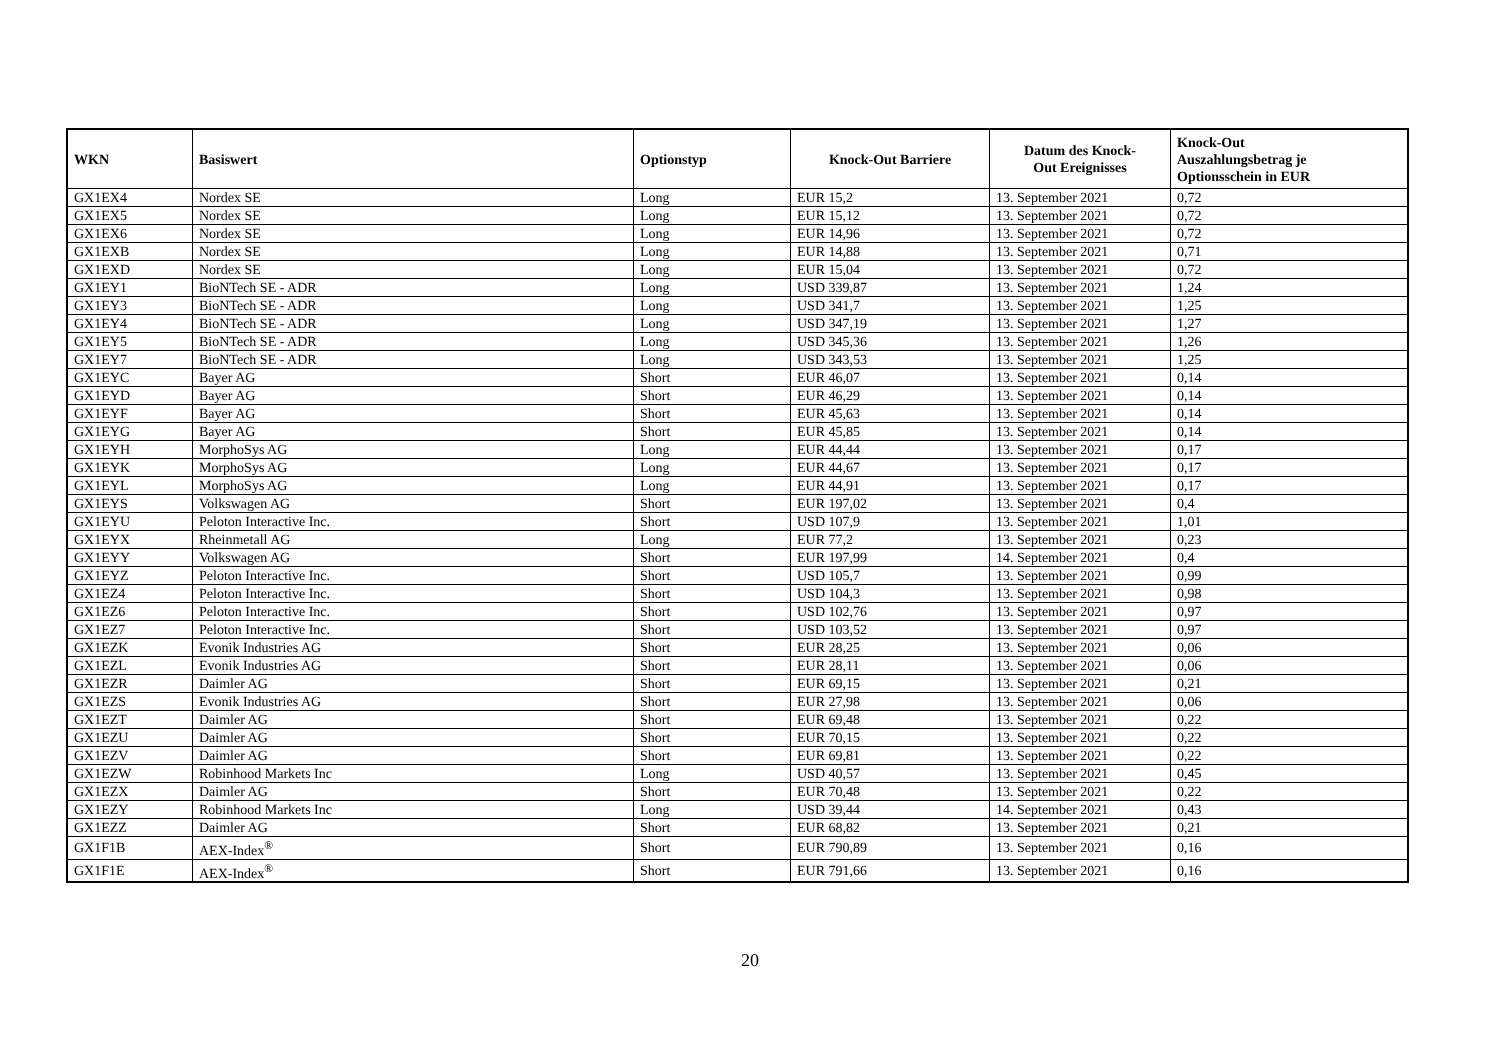| WKN | Basiswert | Optionstyp | Knock-Out Barriere | Datum des Knock- Out Ereignisses | Knock-Out Auszahlungsbetrag je Optionsschein in EUR |
| --- | --- | --- | --- | --- | --- |
| GX1EX4 | Nordex SE | Long | EUR 15,2 | 13. September 2021 | 0,72 |
| GX1EX5 | Nordex SE | Long | EUR 15,12 | 13. September 2021 | 0,72 |
| GX1EX6 | Nordex SE | Long | EUR 14,96 | 13. September 2021 | 0,72 |
| GX1EXB | Nordex SE | Long | EUR 14,88 | 13. September 2021 | 0,71 |
| GX1EXD | Nordex SE | Long | EUR 15,04 | 13. September 2021 | 0,72 |
| GX1EY1 | BioNTech SE - ADR | Long | USD 339,87 | 13. September 2021 | 1,24 |
| GX1EY3 | BioNTech SE - ADR | Long | USD 341,7 | 13. September 2021 | 1,25 |
| GX1EY4 | BioNTech SE - ADR | Long | USD 347,19 | 13. September 2021 | 1,27 |
| GX1EY5 | BioNTech SE - ADR | Long | USD 345,36 | 13. September 2021 | 1,26 |
| GX1EY7 | BioNTech SE - ADR | Long | USD 343,53 | 13. September 2021 | 1,25 |
| GX1EYC | Bayer AG | Short | EUR 46,07 | 13. September 2021 | 0,14 |
| GX1EYD | Bayer AG | Short | EUR 46,29 | 13. September 2021 | 0,14 |
| GX1EYF | Bayer AG | Short | EUR 45,63 | 13. September 2021 | 0,14 |
| GX1EYG | Bayer AG | Short | EUR 45,85 | 13. September 2021 | 0,14 |
| GX1EYH | MorphoSys AG | Long | EUR 44,44 | 13. September 2021 | 0,17 |
| GX1EYK | MorphoSys AG | Long | EUR 44,67 | 13. September 2021 | 0,17 |
| GX1EYL | MorphoSys AG | Long | EUR 44,91 | 13. September 2021 | 0,17 |
| GX1EYS | Volkswagen AG | Short | EUR 197,02 | 13. September 2021 | 0,4 |
| GX1EYU | Peloton Interactive Inc. | Short | USD 107,9 | 13. September 2021 | 1,01 |
| GX1EYX | Rheinmetall AG | Long | EUR 77,2 | 13. September 2021 | 0,23 |
| GX1EYY | Volkswagen AG | Short | EUR 197,99 | 14. September 2021 | 0,4 |
| GX1EYZ | Peloton Interactive Inc. | Short | USD 105,7 | 13. September 2021 | 0,99 |
| GX1EZ4 | Peloton Interactive Inc. | Short | USD 104,3 | 13. September 2021 | 0,98 |
| GX1EZ6 | Peloton Interactive Inc. | Short | USD 102,76 | 13. September 2021 | 0,97 |
| GX1EZ7 | Peloton Interactive Inc. | Short | USD 103,52 | 13. September 2021 | 0,97 |
| GX1EZK | Evonik Industries AG | Short | EUR 28,25 | 13. September 2021 | 0,06 |
| GX1EZL | Evonik Industries AG | Short | EUR 28,11 | 13. September 2021 | 0,06 |
| GX1EZR | Daimler AG | Short | EUR 69,15 | 13. September 2021 | 0,21 |
| GX1EZS | Evonik Industries AG | Short | EUR 27,98 | 13. September 2021 | 0,06 |
| GX1EZT | Daimler AG | Short | EUR 69,48 | 13. September 2021 | 0,22 |
| GX1EZU | Daimler AG | Short | EUR 70,15 | 13. September 2021 | 0,22 |
| GX1EZV | Daimler AG | Short | EUR 69,81 | 13. September 2021 | 0,22 |
| GX1EZW | Robinhood Markets Inc | Long | USD 40,57 | 13. September 2021 | 0,45 |
| GX1EZX | Daimler AG | Short | EUR 70,48 | 13. September 2021 | 0,22 |
| GX1EZY | Robinhood Markets Inc | Long | USD 39,44 | 14. September 2021 | 0,43 |
| GX1EZZ | Daimler AG | Short | EUR 68,82 | 13. September 2021 | 0,21 |
| GX1F1B | AEX-Index<sup>®</sup> | Short | EUR 790,89 | 13. September 2021 | 0,16 |
| GX1F1E | AEX-Index<sup>®</sup> | Short | EUR 791,66 | 13. September 2021 | 0,16 |
20